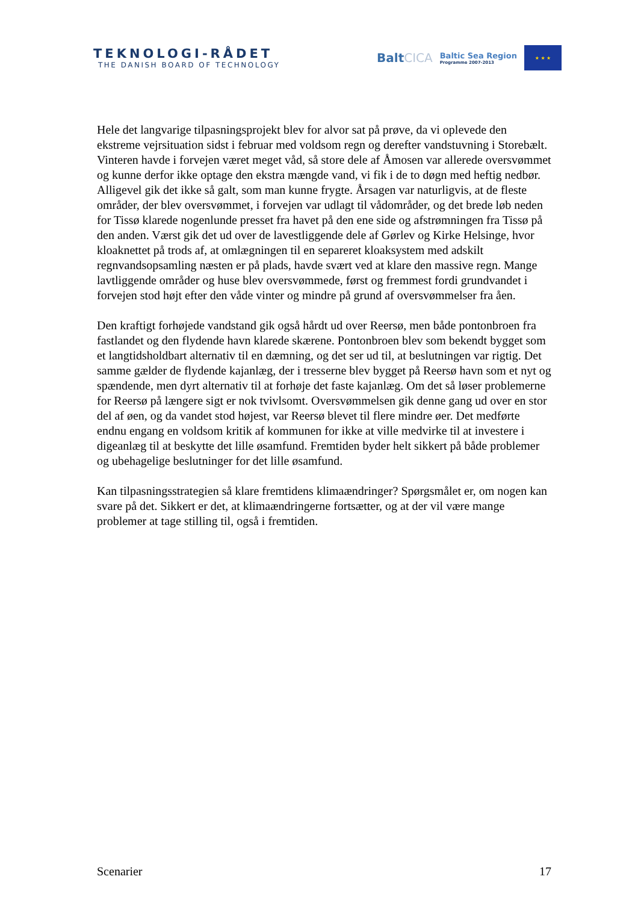TEKNOLOGI-RÅDET
THE DANISH BOARD OF TECHNOLOGY
BaltCICA
Baltic Sea Region
Programme 2007-2013
★ ★ ★
Hele det langvarige tilpasningsprojekt blev for alvor sat på prøve, da vi oplevede den ekstreme vejrsituation sidst i februar med voldsom regn og derefter vandstuvning i Storebælt. Vinteren havde i forvejen været meget våd, så store dele af Åmosen var allerede oversvømmet og kunne derfor ikke optage den ekstra mængde vand, vi fik i de to døgn med heftig nedbør. Alligevel gik det ikke så galt, som man kunne frygte. Årsagen var naturligvis, at de fleste områder, der blev oversvømmet, i forvejen var udlagt til vådområder, og det brede løb neden for Tissø klarede nogenlunde presset fra havet på den ene side og afstrømningen fra Tissø på den anden. Værst gik det ud over de lavestliggende dele af Gørlev og Kirke Helsinge, hvor kloaknettet på trods af, at omlægningen til en separeret kloaksystem med adskilt regnvandsopsamling næsten er på plads, havde svært ved at klare den massive regn. Mange lavtliggende områder og huse blev oversvømmede, først og fremmest fordi grundvandet i forvejen stod højt efter den våde vinter og mindre på grund af oversvømmelser fra åen.
Den kraftigt forhøjede vandstand gik også hårdt ud over Reersø, men både pontonbroen fra fastlandet og den flydende havn klarede skærene. Pontonbroen blev som bekendt bygget som et langtidsholdbart alternativ til en dæmning, og det ser ud til, at beslutningen var rigtig. Det samme gælder de flydende kajanlæg, der i tresserne blev bygget på Reersø havn som et nyt og spændende, men dyrt alternativ til at forhøje det faste kajanlæg. Om det så løser problemerne for Reersø på længere sigt er nok tvivlsomt. Oversvømmelsen gik denne gang ud over en stor del af øen, og da vandet stod højest, var Reersø blevet til flere mindre øer. Det medførte endnu engang en voldsom kritik af kommunen for ikke at ville medvirke til at investere i digeanlæg til at beskytte det lille øsamfund. Fremtiden byder helt sikkert på både problemer og ubehagelige beslutninger for det lille øsamfund.
Kan tilpasningsstrategien så klare fremtidens klimaændringer? Spørgsmålet er, om nogen kan svare på det. Sikkert er det, at klimaændringerne fortsætter, og at der vil være mange problemer at tage stilling til, også i fremtiden.
Scenarier 17